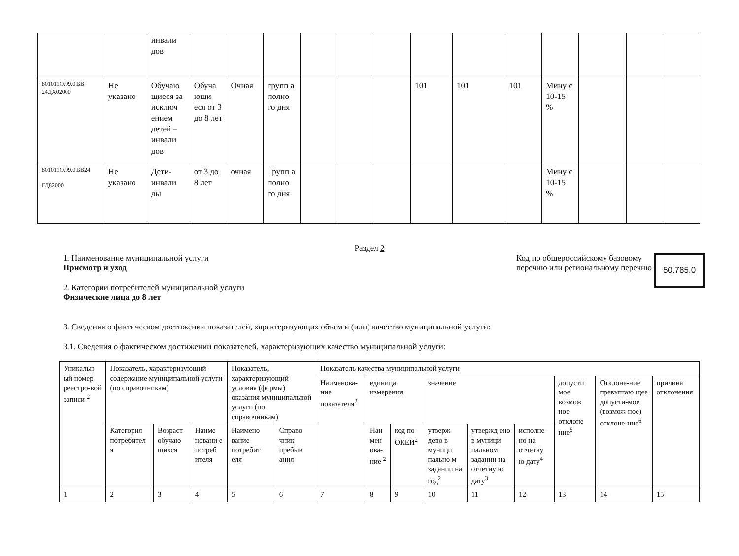| | | инвали дов | | | | | | | | | | | | | |
| 801011О.99.0.БВ 24ДХ02000 | Не указано | Обучаю щиеся за исключ ением детей – инвали дов | Обуча ющи еся от 3 до 8 лет | Очная | групп а полно го дня | | | | 101 | 101 | 101 | Мину с 10-15 % | | | |
| 801011О.99.0.БВ24 ГД82000 | Не указано | Дети-инвали ды | от 3 до 8 лет | очная | Групп а полно го дня | | | | | | | Мину с 10-15 % | | | |
Раздел 2
1. Наименование муниципальной услуги
Присмотр и уход
2. Категории потребителей муниципальной услуги
Физические лица до 8 лет
Код по общероссийскому базовому перечню или региональному перечню
50.785.0
3. Сведения о фактическом достижении показателей, характеризующих объем и (или) качество муниципальной услуги:
3.1. Сведения о фактическом достижении показателей, характеризующих качество муниципальной услуги:
| Уникальн ый номер реестро-вой записи <sup>2</sup> | Показатель, характеризующий содержание муниципальной услуги (по справочникам) | | | Показатель, характеризующий условия (формы) оказания муниципальной услуги (по справочникам) | | Показатель качества муниципальной услуги | | | | | | | | |
| | | | | | | Наименова-ние показателя<sup>2</sup> | единица измерения | | значение | | | допусти мое возмож ное отклоне ние<sup>5</sup> | Отклоне-ние превышаю щее допусти-мое (возмож-ное) отклоне-ние<sup>6</sup> | причина отклонения |
| | Категория потребител я | Возраст обучаю щихся | Наиме новани е потреб ителя | Наимено вание потребит еля | Справо чник пребыв ания | | Наи мен ова-ние <sup>2</sup> | код по ОКЕИ<sup>2</sup> | утверж дено в муници пально м задании на год<sup>2</sup> | утвержд ено в муници пальном задании на отчетну ю дату<sup>3</sup> | исполне но на отчетну ю дату<sup>4</sup> | | | |
| 1 | 2 | 3 | 4 | 5 | 6 | 7 | 8 | 9 | 10 | 11 | 12 | 13 | 14 | 15 |